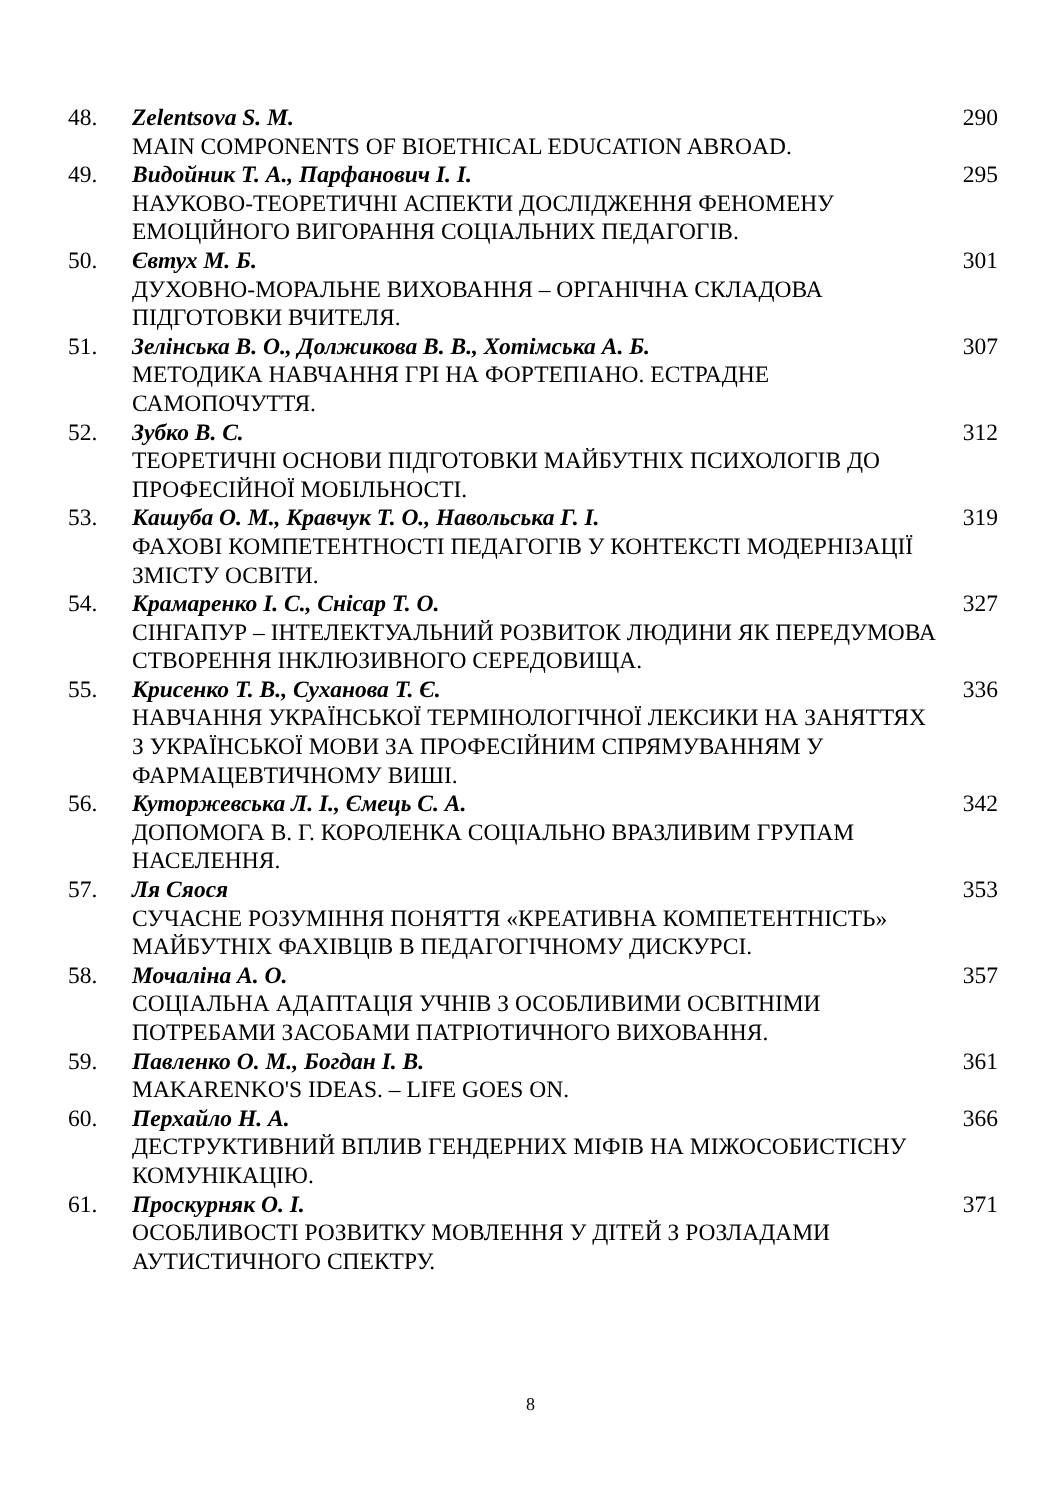| 48. | Zelentsova S. M. MAIN COMPONENTS OF BIOETHICAL EDUCATION ABROAD. | 290 |
| 49. | Видойник Т. А., Парфанович І. І. НАУКОВО-ТЕОРЕТИЧНІ АСПЕКТИ ДОСЛІДЖЕННЯ ФЕНОМЕНУ ЕМОЦІЙНОГО ВИГОРАННЯ СОЦІАЛЬНИХ ПЕДАГОГІВ. | 295 |
| 50. | Євтух М. Б. ДУХОВНО-МОРАЛЬНЕ ВИХОВАННЯ – ОРГАНІЧНА СКЛАДОВА ПІДГОТОВКИ ВЧИТЕЛЯ. | 301 |
| 51. | Зелінська В. О., Должикова В. В., Хотімська А. Б. МЕТОДИКА НАВЧАННЯ ГРІ НА ФОРТЕПІАНО. ЕСТРАДНЕ САМОПОЧУТТЯ. | 307 |
| 52. | Зубко В. С. ТЕОРЕТИЧНІ ОСНОВИ ПІДГОТОВКИ МАЙБУТНІХ ПСИХОЛОГІВ ДО ПРОФЕСІЙНОЇ МОБІЛЬНОСТІ. | 312 |
| 53. | Кашуба О. М., Кравчук Т. О., Навольська Г. І. ФАХОВІ КОМПЕТЕНТНОСТІ ПЕДАГОГІВ У КОНТЕКСТІ МОДЕРНІЗАЦІЇ ЗМІСТУ ОСВІТИ. | 319 |
| 54. | Крамаренко І. С., Снісар Т. О. СІНГАПУР – ІНТЕЛЕКТУАЛЬНИЙ РОЗВИТОК ЛЮДИНИ ЯК ПЕРЕДУМОВА СТВОРЕННЯ ІНКЛЮЗИВНОГО СЕРЕДОВИЩА. | 327 |
| 55. | Крисенко Т. В., Суханова Т. Є. НАВЧАННЯ УКРАЇНСЬКОЇ ТЕРМІНОЛОГІЧНОЇ ЛЕКСИКИ НА ЗАНЯТТЯХ З УКРАЇНСЬКОЇ МОВИ ЗА ПРОФЕСІЙНИМ СПРЯМУВАННЯМ У ФАРМАЦЕВТИЧНОМУ ВИШІ. | 336 |
| 56. | Куторжевська Л. І., Ємець С. А. ДОПОМОГА В. Г. КОРОЛЕНКА СОЦІАЛЬНО ВРАЗЛИВИМ ГРУПАМ НАСЕЛЕННЯ. | 342 |
| 57. | Ля Сяося СУЧАСНЕ РОЗУМІННЯ ПОНЯТТЯ «КРЕАТИВНА КОМПЕТЕНТНІСТЬ» МАЙБУТНІХ ФАХІВЦІВ В ПЕДАГОГІЧНОМУ ДИСКУРСІ. | 353 |
| 58. | Мочаліна А. О. СОЦІАЛЬНА АДАПТАЦІЯ УЧНІВ З ОСОБЛИВИМИ ОСВІТНІМИ ПОТРЕБАМИ ЗАСОБАМИ ПАТРІОТИЧНОГО ВИХОВАННЯ. | 357 |
| 59. | Павленко О. М., Богдан І. В. MAKARENKO'S IDEAS. – LIFE GOES ON. | 361 |
| 60. | Перхайло Н. А. ДЕСТРУКТИВНИЙ ВПЛИВ ГЕНДЕРНИХ МІФІВ НА МІЖОСОБИСТІСНУ КОМУНІКАЦІЮ. | 366 |
| 61. | Проскурняк О. І. ОСОБЛИВОСТІ РОЗВИТКУ МОВЛЕННЯ У ДІТЕЙ З РОЗЛАДАМИ АУТИСТИЧНОГО СПЕКТРУ. | 371 |
8